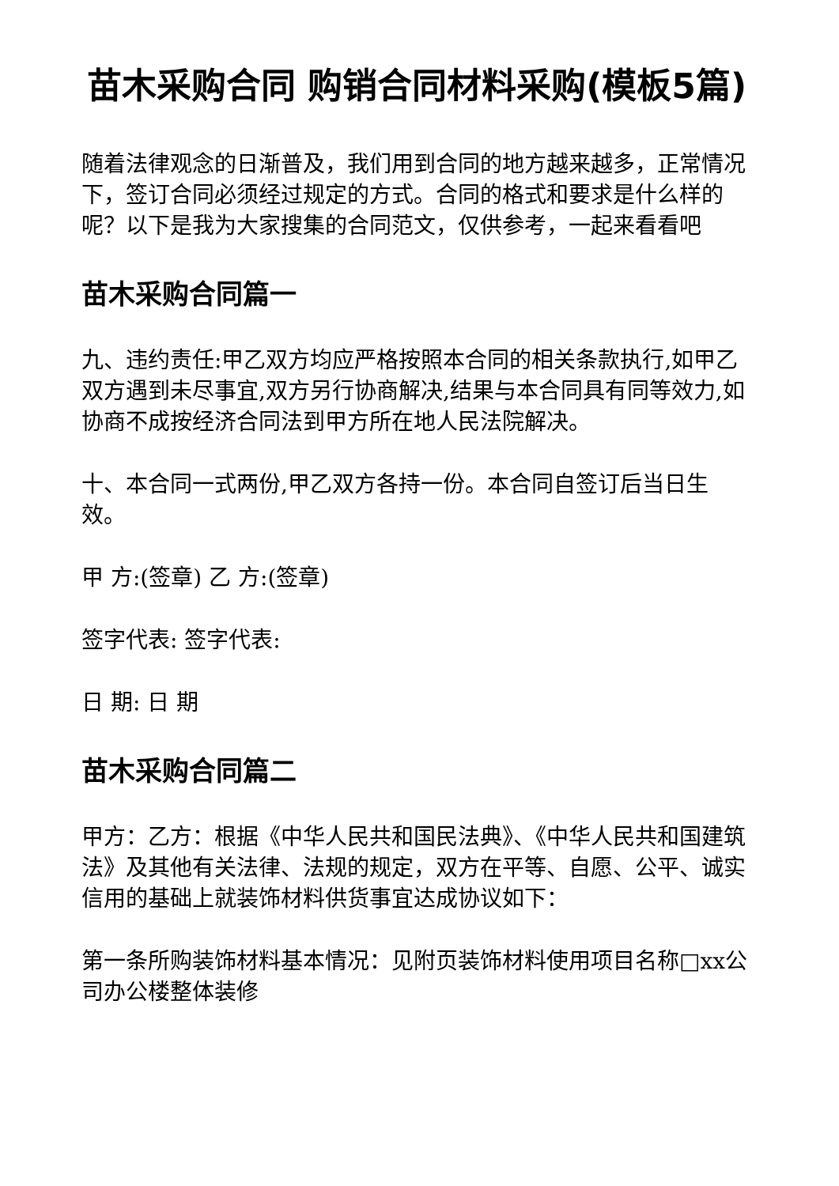苗木采购合同 购销合同材料采购(模板5篇)
随着法律观念的日渐普及，我们用到合同的地方越来越多，正常情况下，签订合同必须经过规定的方式。合同的格式和要求是什么样的呢？以下是我为大家搜集的合同范文，仅供参考，一起来看看吧
苗木采购合同篇一
九、违约责任:甲乙双方均应严格按照本合同的相关条款执行,如甲乙双方遇到未尽事宜,双方另行协商解决,结果与本合同具有同等效力,如协商不成按经济合同法到甲方所在地人民法院解决。
十、本合同一式两份,甲乙双方各持一份。本合同自签订后当日生效。
甲 方:(签章) 乙 方:(签章)
签字代表: 签字代表:
日 期: 日 期
苗木采购合同篇二
甲方：乙方：根据《中华人民共和国民法典》、《中华人民共和国建筑法》及其他有关法律、法规的规定，双方在平等、自愿、公平、诚实信用的基础上就装饰材料供货事宜达成协议如下：
第一条所购装饰材料基本情况：见附页装饰材料使用项目名称□xx公司办公楼整体装修